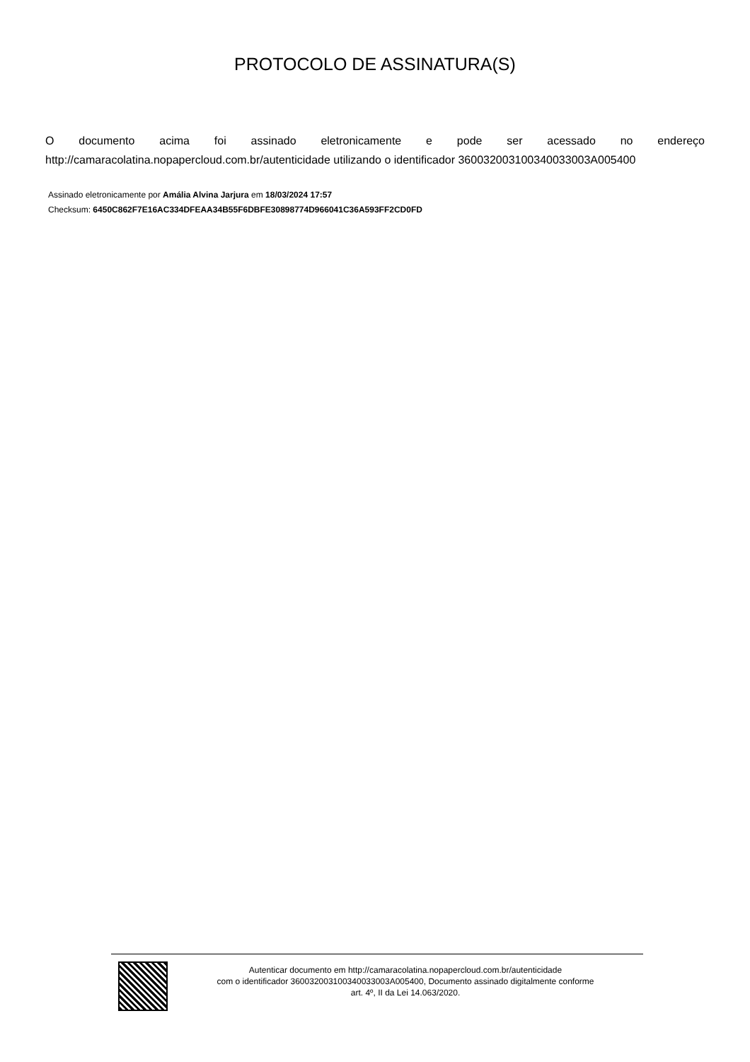PROTOCOLO DE ASSINATURA(S)
O documento acima foi assinado eletronicamente e pode ser acessado no endereço http://camaracolatina.nopapercloud.com.br/autenticidade utilizando o identificador 360032003100340033003A005400
Assinado eletronicamente por Amália Alvina Jarjura em 18/03/2024 17:57
Checksum: 6450C862F7E16AC334DFEAA34B55F6DBFE30898774D966041C36A593FF2CD0FD
Autenticar documento em http://camaracolatina.nopapercloud.com.br/autenticidade
com o identificador 360032003100340033003A005400, Documento assinado digitalmente conforme
art. 4º, II da Lei 14.063/2020.